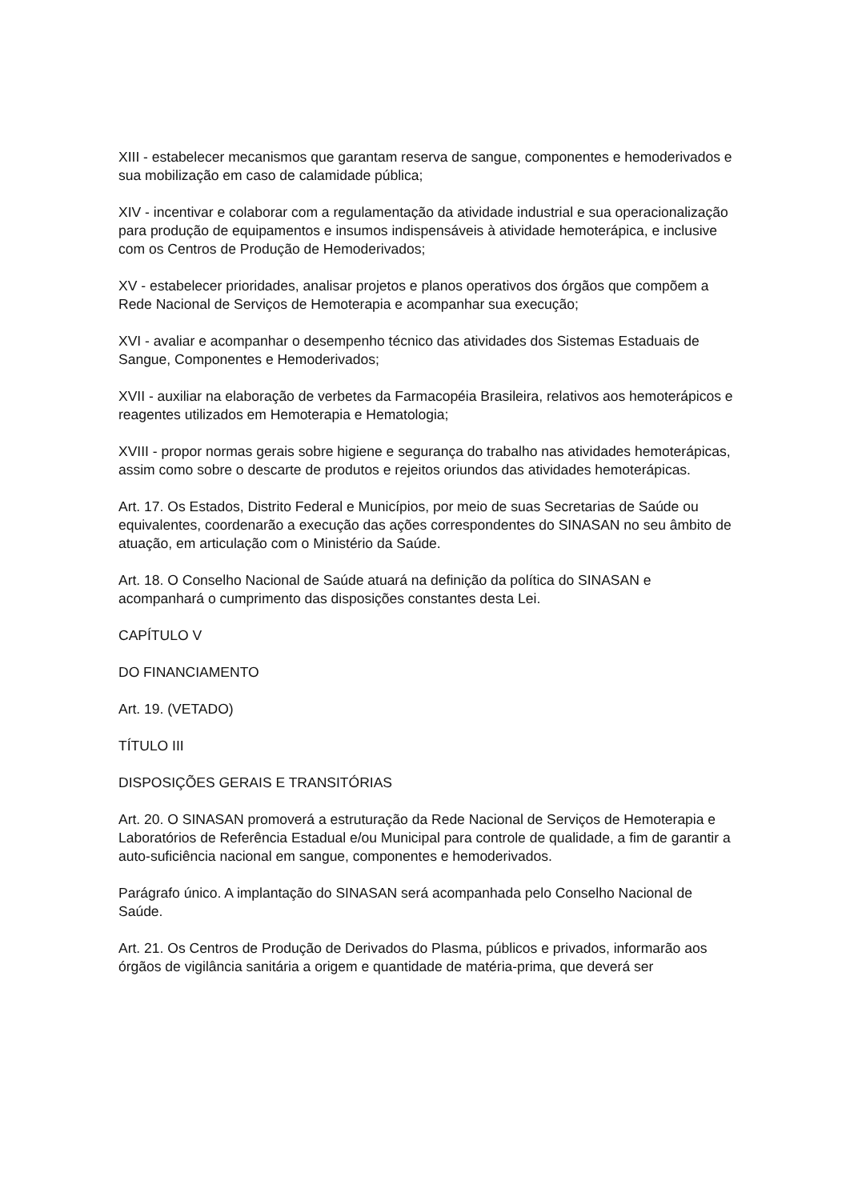XIII - estabelecer mecanismos que garantam reserva de sangue, componentes e hemoderivados e sua mobilização em caso de calamidade pública;
XIV - incentivar e colaborar com a regulamentação da atividade industrial e sua operacionalização para produção de equipamentos e insumos indispensáveis à atividade hemoterápica, e inclusive com os Centros de Produção de Hemoderivados;
XV - estabelecer prioridades, analisar projetos e planos operativos dos órgãos que compõem a Rede Nacional de Serviços de Hemoterapia e acompanhar sua execução;
XVI - avaliar e acompanhar o desempenho técnico das atividades dos Sistemas Estaduais de Sangue, Componentes e Hemoderivados;
XVII - auxiliar na elaboração de verbetes da Farmacopéia Brasileira, relativos aos hemoterápicos e reagentes utilizados em Hemoterapia e Hematologia;
XVIII - propor normas gerais sobre higiene e segurança do trabalho nas atividades hemoterápicas, assim como sobre o descarte de produtos e rejeitos oriundos das atividades hemoterápicas.
Art. 17. Os Estados, Distrito Federal e Municípios, por meio de suas Secretarias de Saúde ou equivalentes, coordenarão a execução das ações correspondentes do SINASAN no seu âmbito de atuação, em articulação com o Ministério da Saúde.
Art. 18. O Conselho Nacional de Saúde atuará na definição da política do SINASAN e acompanhará o cumprimento das disposições constantes desta Lei.
CAPÍTULO V
DO FINANCIAMENTO
Art. 19. (VETADO)
TÍTULO III
DISPOSIÇÕES GERAIS E TRANSITÓRIAS
Art. 20. O SINASAN promoverá a estruturação da Rede Nacional de Serviços de Hemoterapia e Laboratórios de Referência Estadual e/ou Municipal para controle de qualidade, a fim de garantir a auto-suficiência nacional em sangue, componentes e hemoderivados.
Parágrafo único. A implantação do SINASAN será acompanhada pelo Conselho Nacional de Saúde.
Art. 21. Os Centros de Produção de Derivados do Plasma, públicos e privados, informarão aos órgãos de vigilância sanitária a origem e quantidade de matéria-prima, que deverá ser